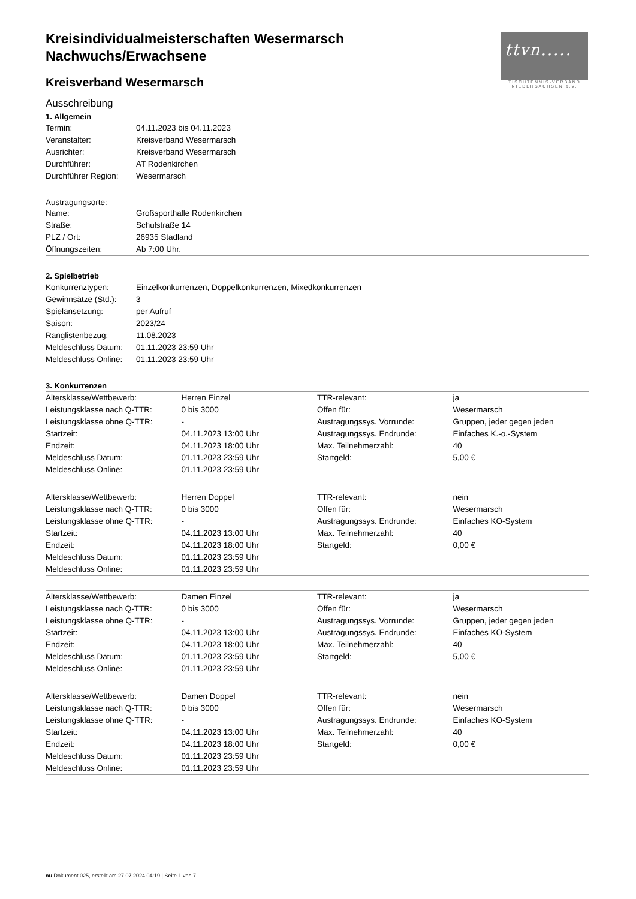ttvn.....
TISCHTENNIS-VERBAND NIEDERSACHSEN e.V.
Kreisindividualmeisterschaften Wesermarsch
Nachwuchs/Erwachsene
Kreisverband Wesermarsch
Ausschreibung
1. Allgemein
| Termin: | 04.11.2023 bis 04.11.2023 |
| Veranstalter: | Kreisverband Wesermarsch |
| Ausrichter: | Kreisverband Wesermarsch |
| Durchführer: | AT Rodenkirchen |
| Durchführer Region: | Wesermarsch |
Austragungsorte:
| Name: | Großsporthalle Rodenkirchen |
| Straße: | Schulstraße 14 |
| PLZ / Ort: | 26935 Stadland |
| Öffnungszeiten: | Ab 7:00 Uhr. |
2. Spielbetrieb
| Konkurrenztypen: | Einzelkonkurrenzen, Doppelkonkurrenzen, Mixedkonkurrenzen |
| Gewinnsätze (Std.): | 3 |
| Spielansetzung: | per Aufruf |
| Saison: | 2023/24 |
| Ranglistenbezug: | 11.08.2023 |
| Meldeschluss Datum: | 01.11.2023 23:59 Uhr |
| Meldeschluss Online: | 01.11.2023 23:59 Uhr |
3. Konkurrenzen
| Altersklasse/Wettbewerb: | Herren Einzel | TTR-relevant: | ja |
| Leistungsklasse nach Q-TTR: | 0 bis 3000 | Offen für: | Wesermarsch |
| Leistungsklasse ohne Q-TTR: | - | Austragungssys. Vorrunde: | Gruppen, jeder gegen jeden |
| Startzeit: | 04.11.2023 13:00 Uhr | Austragungssys. Endrunde: | Einfaches K.-o.-System |
| Endzeit: | 04.11.2023 18:00 Uhr | Max. Teilnehmerzahl: | 40 |
| Meldeschluss Datum: | 01.11.2023 23:59 Uhr | Startgeld: | 5,00 € |
| Meldeschluss Online: | 01.11.2023 23:59 Uhr | | |
| Altersklasse/Wettbewerb: | Herren Doppel | TTR-relevant: | nein |
| Leistungsklasse nach Q-TTR: | 0 bis 3000 | Offen für: | Wesermarsch |
| Leistungsklasse ohne Q-TTR: | - | Austragungssys. Endrunde: | Einfaches KO-System |
| Startzeit: | 04.11.2023 13:00 Uhr | Max. Teilnehmerzahl: | 40 |
| Endzeit: | 04.11.2023 18:00 Uhr | Startgeld: | 0,00 € |
| Meldeschluss Datum: | 01.11.2023 23:59 Uhr | | |
| Meldeschluss Online: | 01.11.2023 23:59 Uhr | | |
| Altersklasse/Wettbewerb: | Damen Einzel | TTR-relevant: | ja |
| Leistungsklasse nach Q-TTR: | 0 bis 3000 | Offen für: | Wesermarsch |
| Leistungsklasse ohne Q-TTR: | - | Austragungssys. Vorrunde: | Gruppen, jeder gegen jeden |
| Startzeit: | 04.11.2023 13:00 Uhr | Austragungssys. Endrunde: | Einfaches KO-System |
| Endzeit: | 04.11.2023 18:00 Uhr | Max. Teilnehmerzahl: | 40 |
| Meldeschluss Datum: | 01.11.2023 23:59 Uhr | Startgeld: | 5,00 € |
| Meldeschluss Online: | 01.11.2023 23:59 Uhr | | |
| Altersklasse/Wettbewerb: | Damen Doppel | TTR-relevant: | nein |
| Leistungsklasse nach Q-TTR: | 0 bis 3000 | Offen für: | Wesermarsch |
| Leistungsklasse ohne Q-TTR: | - | Austragungssys. Endrunde: | Einfaches KO-System |
| Startzeit: | 04.11.2023 13:00 Uhr | Max. Teilnehmerzahl: | 40 |
| Endzeit: | 04.11.2023 18:00 Uhr | Startgeld: | 0,00 € |
| Meldeschluss Datum: | 01.11.2023 23:59 Uhr | | |
| Meldeschluss Online: | 01.11.2023 23:59 Uhr | | |
nu.Dokument 025, erstellt am 27.07.2024 04:19 | Seite 1 von 7